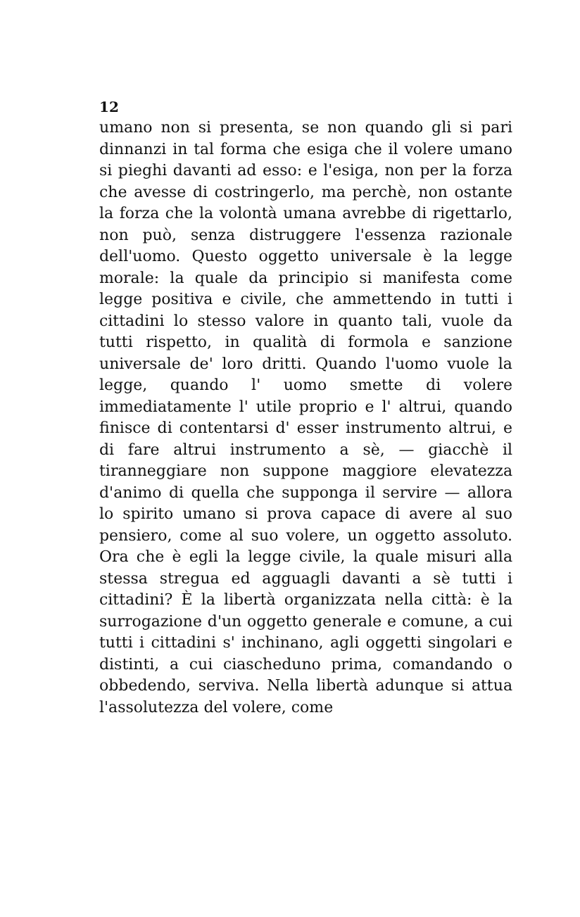12
umano non si presenta, se non quando gli si pari dinnanzi in tal forma che esiga che il volere umano si pieghi davanti ad esso: e l'esiga, non per la forza che avesse di costringerlo, ma perchè, non ostante la forza che la volontà umana avrebbe di rigettarlo, non può, senza distruggere l'essenza razionale dell'uomo. Questo oggetto universale è la legge morale: la quale da principio si manifesta come legge positiva e civile, che ammettendo in tutti i cittadini lo stesso valore in quanto tali, vuole da tutti rispetto, in qualità di formola e sanzione universale de' loro dritti. Quando l'uomo vuole la legge, quando l' uomo smette di volere immediatamente l' utile proprio e l' altrui, quando finisce di contentarsi d' esser instrumento altrui, e di fare altrui instrumento a sè, — giacchè il tiranneggiare non suppone maggiore elevatezza d'animo di quella che supponga il servire — allora lo spirito umano si prova capace di avere al suo pensiero, come al suo volere, un oggetto assoluto. Ora che è egli la legge civile, la quale misuri alla stessa stregua ed agguagli davanti a sè tutti i cittadini? È la libertà organizzata nella città: è la surrogazione d'un oggetto generale e comune, a cui tutti i cittadini s' inchinano, agli oggetti singolari e distinti, a cui ciascheduno prima, comandando o obbedendo, serviva. Nella libertà adunque si attua l'assolutezza del volere, come